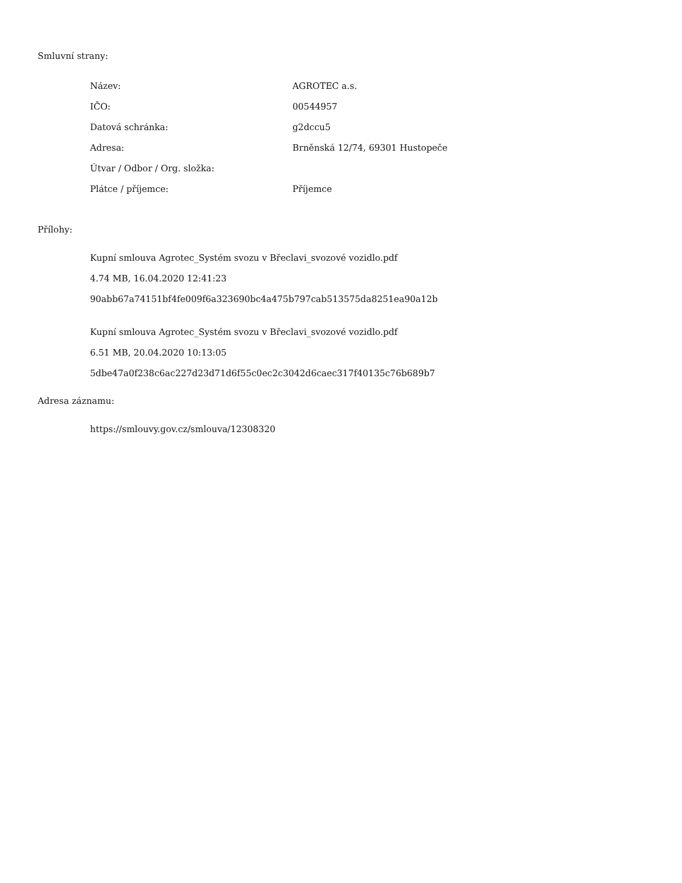Smluvní strany:
| Název: | AGROTEC a.s. |
| IČO: | 00544957 |
| Datová schránka: | g2dccu5 |
| Adresa: | Brněnská 12/74, 69301 Hustopeče |
| Útvar / Odbor / Org. složka: | |
| Plátce / příjemce: | Příjemce |
Přílohy:
Kupní smlouva Agrotec_Systém svozu v Břeclavi_svozové vozidlo.pdf
4.74 MB, 16.04.2020 12:41:23
90abb67a74151bf4fe009f6a323690bc4a475b797cab513575da8251ea90a12b
Kupní smlouva Agrotec_Systém svozu v Břeclavi_svozové vozidlo.pdf
6.51 MB, 20.04.2020 10:13:05
5dbe47a0f238c6ac227d23d71d6f55c0ec2c3042d6caec317f40135c76b689b7
Adresa záznamu:
https://smlouvy.gov.cz/smlouva/12308320